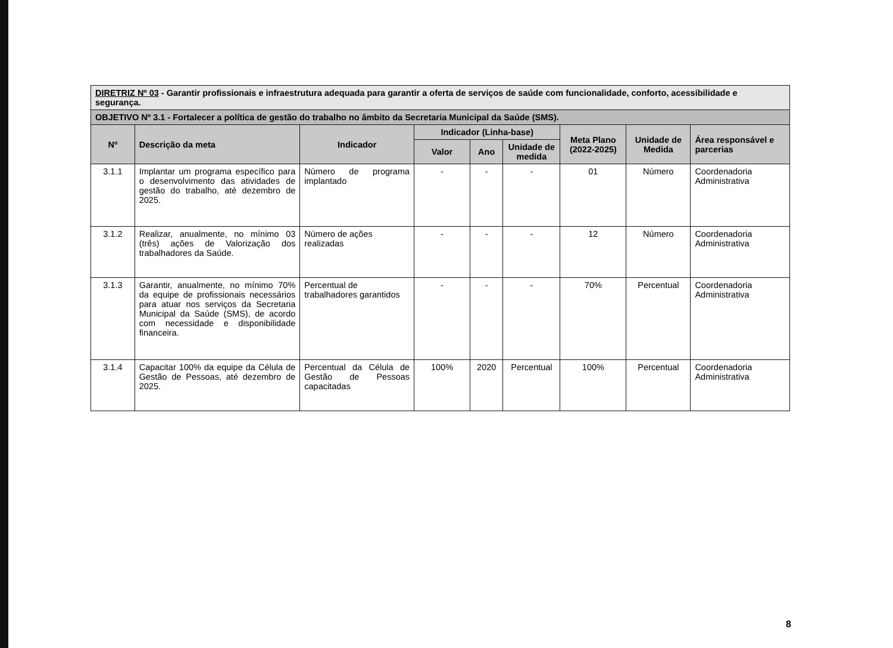| DIRETRIZ Nº 03 - Garantir profissionais e infraestrutura adequada para garantir a oferta de serviços de saúde com funcionalidade, conforto, acessibilidade e segurança. | | | | | | | | |
| OBJETIVO Nº 3.1 - Fortalecer a política de gestão do trabalho no âmbito da Secretaria Municipal da Saúde (SMS). | | | | | | | | |
| Nº | Descrição da meta | Indicador | Indicador (Linha-base) | | | Meta Plano (2022-2025) | Unidade de Medida | Área responsável e parcerias |
| | | | Valor | Ano | Unidade de medida | | | |
| 3.1.1 | Implantar um programa específico para o desenvolvimento das atividades de gestão do trabalho, até dezembro de 2025. | Número de programa implantado | - | - | - | 01 | Número | Coordenadoria Administrativa |
| 3.1.2 | Realizar, anualmente, no mínimo 03 (três) ações de Valorização dos trabalhadores da Saúde. | Número de ações realizadas | - | - | - | 12 | Número | Coordenadoria Administrativa |
| 3.1.3 | Garantir, anualmente, no mínimo 70% da equipe de profissionais necessários para atuar nos serviços da Secretaria Municipal da Saúde (SMS), de acordo com necessidade e disponibilidade financeira. | Percentual de trabalhadores garantidos | - | - | - | 70% | Percentual | Coordenadoria Administrativa |
| 3.1.4 | Capacitar 100% da equipe da Célula de Gestão de Pessoas, até dezembro de 2025. | Percentual da Célula de Gestão de Pessoas capacitadas | 100% | 2020 | Percentual | 100% | Percentual | Coordenadoria Administrativa |
8